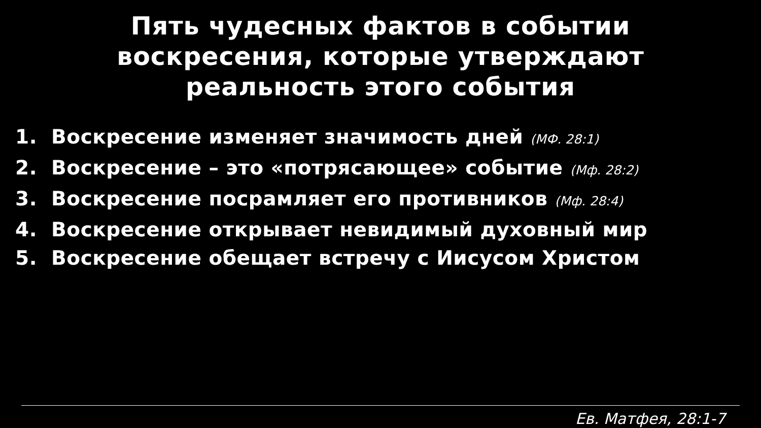Пять чудесных фактов в событии
воскресения, которые утверждают
реальность этого события
1. Воскресение изменяет значимость дней (МФ. 28:1)
2. Воскресение – это «потрясающее» событие (Мф. 28:2)
3. Воскресение посрамляет его противников (Мф. 28:4)
4. Воскресение открывает невидимый духовный мир
5. Воскресение обещает встречу с Иисусом Христом
Ев. Матфея, 28:1-7